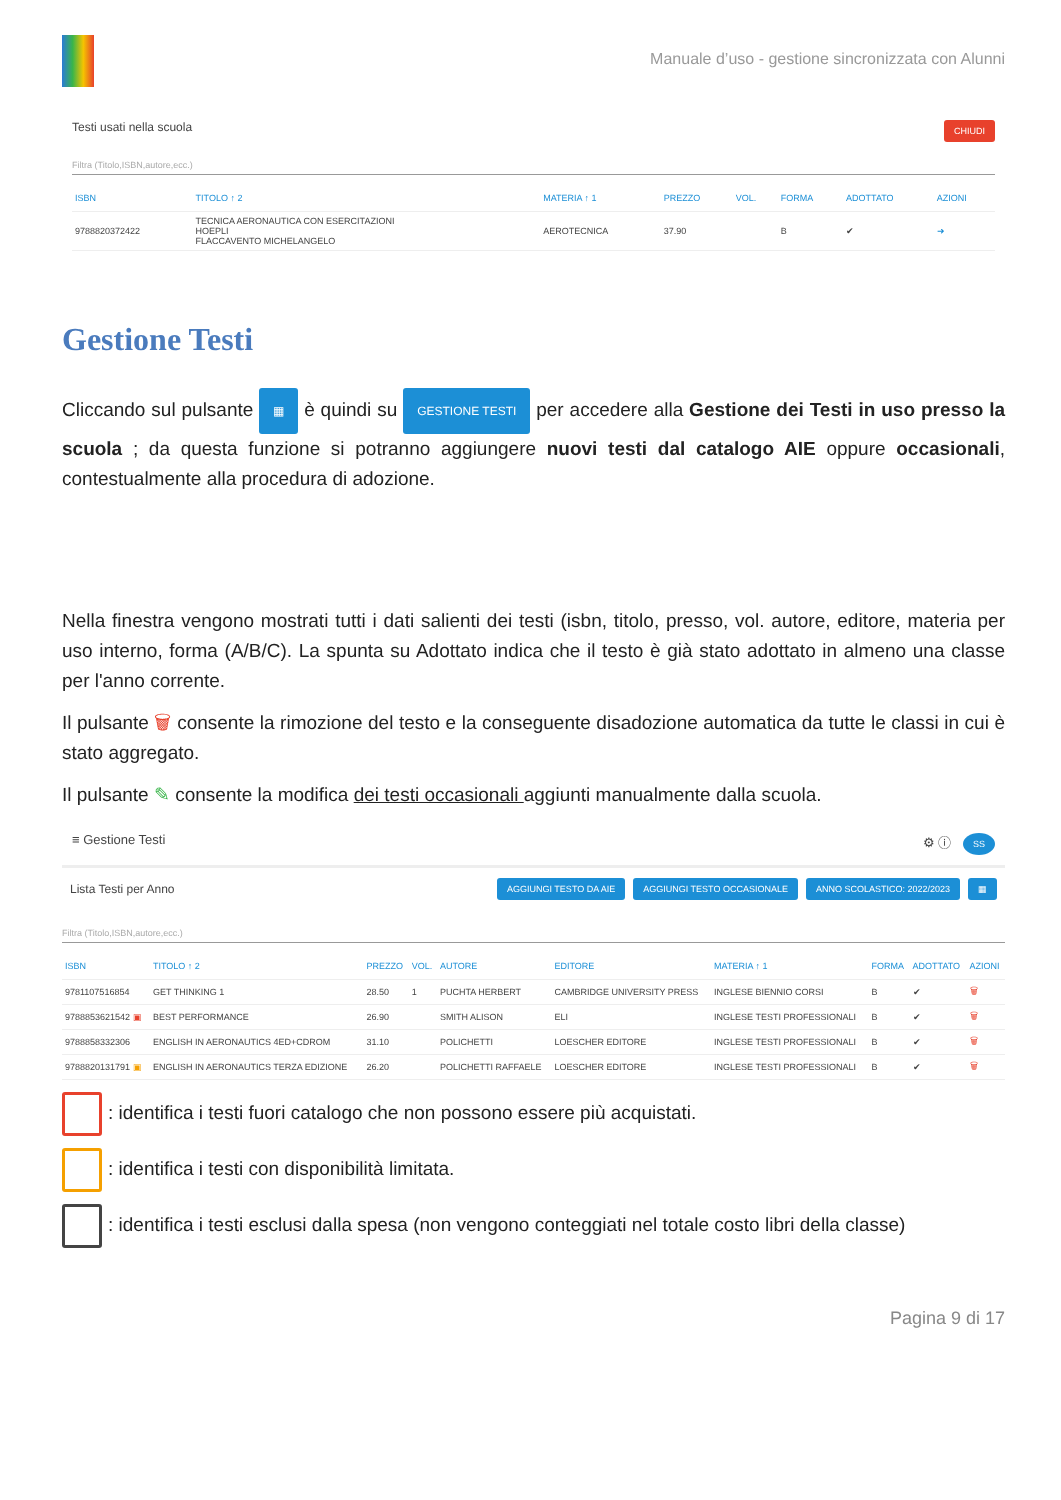Manuale d’uso - gestione sincronizzata con Alunni
Testi usati nella scuola CHIUDI
Filtra (Titolo,ISBN,autore,ecc.)
| ISBN | TITOLO ↑ 2 | MATERIA ↑ 1 | PREZZO | VOL. | FORMA | ADOTTATO | AZIONI |
| --- | --- | --- | --- | --- | --- | --- | --- |
| 9788820372422 | TECNICA AERONAUTICA CON ESERCITAZIONI HOEPLI FLACCAVENTO MICHELANGELO | AEROTECNICA | 37.90 | | B | ✔ | ➜ |
Gestione Testi
Cliccando sul pulsante ▦ è quindi su GESTIONE TESTI per accedere alla Gestione dei Testi in uso presso la scuola ; da questa funzione si potranno aggiungere nuovi testi dal catalogo AIE oppure occasionali, contestualmente alla procedura di adozione.
Nella finestra vengono mostrati tutti i dati salienti dei testi (isbn, titolo, presso, vol. autore, editore, materia per uso interno, forma (A/B/C). La spunta su Adottato indica che il testo è già stato adottato in almeno una classe per l'anno corrente.
Il pulsante 🗑 consente la rimozione del testo e la conseguente disadozione automatica da tutte le classi in cui è stato aggregato.
Il pulsante ✎ consente la modifica dei testi occasionali aggiunti manualmente dalla scuola.
≡ Gestione Testi ⚙ ⓘ SS
Lista Testi per Anno AGGIUNGI TESTO DA AIE AGGIUNGI TESTO OCCASIONALE ANNO SCOLASTICO: 2022/2023 ▦
Filtra (Titolo,ISBN,autore,ecc.)
| ISBN | TITOLO ↑ 2 | PREZZO | VOL. | AUTORE | EDITORE | MATERIA ↑ 1 | FORMA | ADOTTATO | AZIONI |
| --- | --- | --- | --- | --- | --- | --- | --- | --- | --- |
| 9781107516854 | GET THINKING 1 | 28.50 | 1 | PUCHTA HERBERT | CAMBRIDGE UNIVERSITY PRESS | INGLESE BIENNIO CORSI | B | ✔ | 🗑 |
| 9788853621542 ▣ | BEST PERFORMANCE | 26.90 | | SMITH ALISON | ELI | INGLESE TESTI PROFESSIONALI | B | ✔ | 🗑 |
| 9788858332306 | ENGLISH IN AERONAUTICS 4ED+CDROM | 31.10 | | POLICHETTI | LOESCHER EDITORE | INGLESE TESTI PROFESSIONALI | B | ✔ | 🗑 |
| 9788820131791 ▣ | ENGLISH IN AERONAUTICS TERZA EDIZIONE | 26.20 | | POLICHETTI RAFFAELE | LOESCHER EDITORE | INGLESE TESTI PROFESSIONALI | B | ✔ | 🗑 |
: identifica i testi fuori catalogo che non possono essere più acquistati.
: identifica i testi con disponibilità limitata.
: identifica i testi esclusi dalla spesa (non vengono conteggiati nel totale costo libri della classe)
Pagina 9 di 17